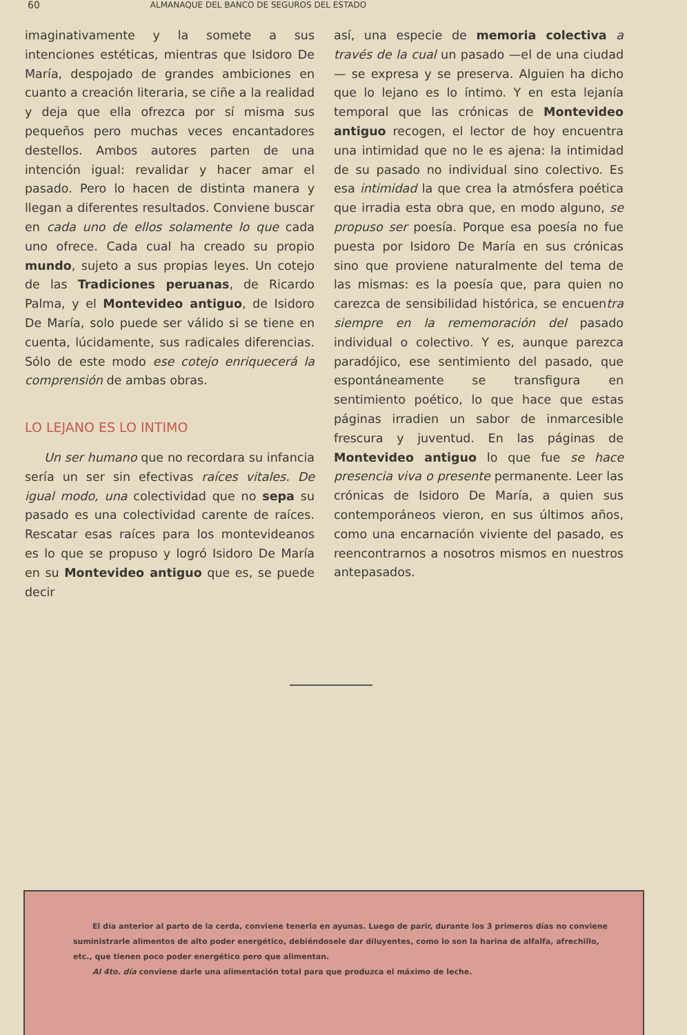60 ALMANAQUE DEL BANCO DE SEGUROS DEL ESTADO
imaginativamente y la somete a sus intenciones estéticas, mientras que Isidoro De María, despojado de grandes ambiciones en cuanto a creación literaria, se ciñe a la realidad y deja que ella ofrezca por sí misma sus pequeños pero muchas veces encantadores destellos. Ambos autores parten de una intención igual: revalidar y hacer amar el pasado. Pero lo hacen de distinta manera y llegan a diferentes resultados. Conviene buscar en cada uno de ellos solamente lo que cada uno ofrece. Cada cual ha creado su propio mundo, sujeto a sus propias leyes. Un cotejo de las Tradiciones peruanas, de Ricardo Palma, y el Montevideo antiguo, de Isidoro De María, solo puede ser válido si se tiene en cuenta, lúcidamente, sus radicales diferencias. Sólo de este modo ese cotejo enriquecerá la comprensión de ambas obras.
LO LEJANO ES LO INTIMO
Un ser humano que no recordara su infancia sería un ser sin efectivas raíces vitales. De igual modo, una colectividad que no sepa su pasado es una colectividad carente de raíces. Rescatar esas raíces para los montevideanos es lo que se propuso y logró Isidoro De María en su Montevideo antiguo que es, se puede decir
así, una especie de memoria colectiva a través de la cual un pasado —el de una ciudad— se expresa y se preserva. Alguien ha dicho que lo lejano es lo íntimo. Y en esta lejanía temporal que las crónicas de Montevideo antiguo recogen, el lector de hoy encuentra una intimidad que no le es ajena: la intimidad de su pasado no individual sino colectivo. Es esa intimidad la que crea la atmósfera poética que irradia esta obra que, en modo alguno, se propuso ser poesía. Porque esa poesía no fue puesta por Isidoro De María en sus crónicas sino que proviene naturalmente del tema de las mismas: es la poesía que, para quien no carezca de sensibilidad histórica, se encuentra siempre en la rememoración del pasado individual o colectivo. Y es, aunque parezca paradójico, ese sentimiento del pasado, que espontáneamente se transfigura en sentimiento poético, lo que hace que estas páginas irradien un sabor de inmarcesible frescura y juventud. En las páginas de Montevideo antiguo lo que fue se hace presencia viva o presente permanente. Leer las crónicas de Isidoro De María, a quien sus contemporáneos vieron, en sus últimos años, como una encarnación viviente del pasado, es reencontrarnos a nosotros mismos en nuestros antepasados.
El día anterior al parto de la cerda, conviene tenerla en ayunas. Luego de parir, durante los 3 primeros días no conviene suministrarle alimentos de alto poder energético, debiéndosele dar diluyentes, como lo son la harina de alfalfa, afrechillo, etc., que tienen poco poder energético pero que alimentan.
Al 4to. día conviene darle una alimentación total para que produzca el máximo de leche.